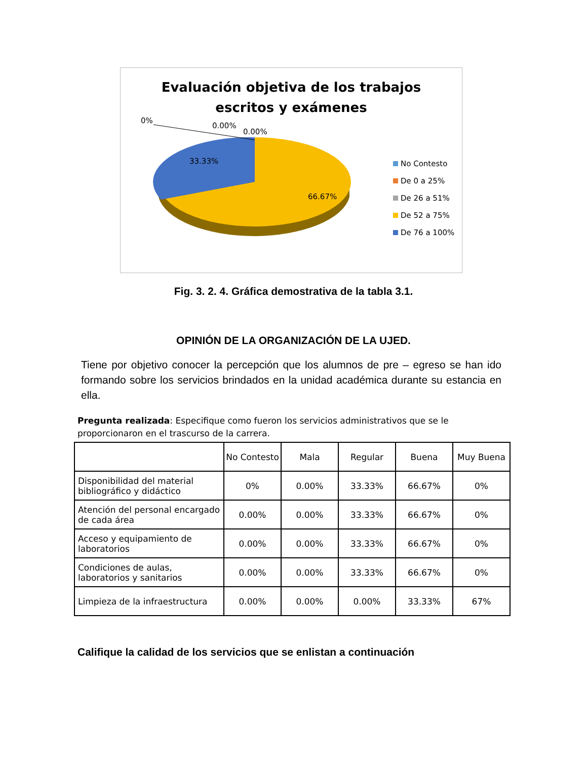Evaluación objetiva de los trabajos
escritos y exámenes
0%
0.00%
0.00%
33.33%
66.67%
No Contesto
De 0 a 25%
De 26 a 51%
De 52 a 75%
De 76 a 100%
Fig. 3. 2. 4. Gráfica demostrativa de la tabla 3.1.
OPINIÓN DE LA ORGANIZACIÓN DE LA UJED.
Tiene por objetivo conocer la percepción que los alumnos de pre – egreso se han ido formando sobre los servicios brindados en la unidad académica durante su estancia en ella.
Pregunta realizada: Especifique como fueron los servicios administrativos que se le proporcionaron en el trascurso de la carrera.
| | No Contesto | Mala | Regular | Buena | Muy Buena |
| --- | --- | --- | --- | --- | --- |
| Disponibilidad del material bibliográfico y didáctico | 0% | 0.00% | 33.33% | 66.67% | 0% |
| Atención del personal encargado de cada área | 0.00% | 0.00% | 33.33% | 66.67% | 0% |
| Acceso y equipamiento de laboratorios | 0.00% | 0.00% | 33.33% | 66.67% | 0% |
| Condiciones de aulas, laboratorios y sanitarios | 0.00% | 0.00% | 33.33% | 66.67% | 0% |
| Limpieza de la infraestructura | 0.00% | 0.00% | 0.00% | 33.33% | 67% |
Califique la calidad de los servicios que se enlistan a continuación